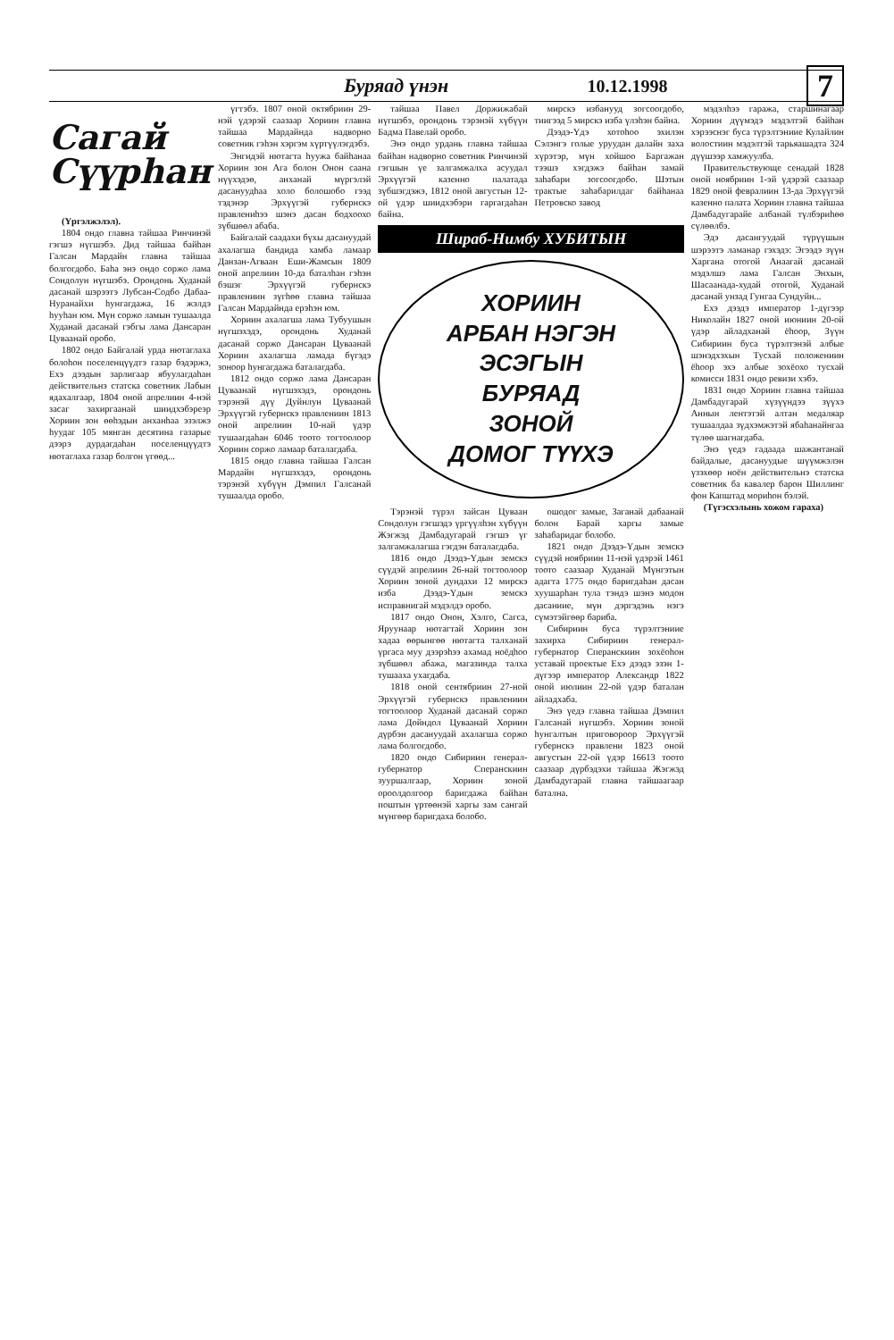Буряад үнэн 10.12.1998 7
Сагай
Сүүрһан
(Үргэлжэлэл).
1804 ондо главна тайшаа Ринчинэй гэгшэ нүгшэбэ. Дид тайшаа байһан Галсан Мардайн главна тайшаа болгогдобо. Баһа энэ ондо соржо лама Сондолун нүгшэбэ. Орондонь Худанай дасанай шэрээтэ Лубсан-Содбо Дабаа-Нуранайхи һунгагдажа, 16 жэлдэ һууһан юм. Мүн соржо ламын тушаалда Худанай дасанай гэбгы лама Дансаран Цуваанай оробо.
1802 ондо Байгалай урда нютаглаха болоһон поселенцүүдтэ газар бэдэржэ, Ехэ дээдын зарлигаар ябуулагдаһан действительнэ статска советник Лабын ядахалгаар, 1804 оной апрелиин 4-нэй засаг захиргаанай шиидхэбэреэр Хориин зон өөһэдын анханһаа эзэлжэ һуудаг 105 мянган десятина газарые дээрэ дурдагдаһан поселенцүүдтэ нютаглаха газар болгон үгөөд...
үгтэбэ. 1807 оной октябриин 29-нэй үдэрэй саазаар Хориин главна тайшаа Мардайнда надворно советник гэһэн хэргэм хүртүүлэгдэбэ.
Энгидэй нютагта һуужа байһанаа Хориин зон Ага болон Онон саана нүүхэдэө, анханай мүргэлэй дасануудһаа холо болошобо гээд тэдэнэр Эрхүүгэй губернскэ правлениһээ шэнэ дасан бодхоохо зүбшөөл абаба.
Байгалай саадахи бүхы дасануудай ахалагша бандида хамба ламаар Данзан-Агваан Еши-Жамсын 1809 оной апрелиин 10-да баталһан гэһэн бэшэг Эрхүүгэй губернскэ правлениин зүгһөө главна тайшаа Галсан Мардайнда ерэһэн юм.
Хориин ахалагша лама Тубуушын нүгшэхэдэ, орондонь Худанай дасанай соржо Дансаран Цуваанай Хориин ахалагша ламада бүгэдэ зоноор һунгагдажа баталагдаба.
1812 ондо соржо лама Дансаран Цуваанай нүгшэхэдэ, орондонь тэрэнэй дүү Дуйнлун Цуваанай Эрхүүгэй губернскэ правлениин 1813 оной апрелиин 10-най үдэр тушаагдаһан 6046 тоото тогтоолоор Хориин соржо ламаар баталагдаба.
1815 ондо главна тайшаа Галсан Мардайн нүгшэхэдэ, орондонь тэрэнэй хүбүүн Дэмпил Галсанай тушаалда оробо.
тайшаа Павел Доржижабай нүгшэбэ, орондонь тэрэнэй хүбүүн Бадма Павелай оробо.
Энэ ондо урдань главна тайшаа байһан надворно советник Ринчинэй гэгшын үе залгамжалха асуудал Эрхүүгэй казенно палатада зүбшэгдэжэ, 1812 оной августын 12-ой үдэр шиидхэбэри гаргагдаһан байна.
мирскэ избанууд зогсоогдобо, тиигээд 5 мирскэ изба үлэһэн байна.
Дээдэ-Үдэ хотоһоо эхилэн Сэлэнгэ голые уруудан далайн заха хүрэтэр, мүн хойшоо Баргажан тээшэ хэгдэжэ байһан замай заһабари зогсоогдобо. Шэтын трактые заһабарилдаг байһанаа Петровско завод
Шираб-Нимбу ХУБИТЫН
ХОРИИН
АРБАН НЭГЭН
ЭСЭГЫН
БУРЯАД
ЗОНОЙ
ДОМОГ ТҮҮХЭ
Тэрэнэй түрэл зайсан Цуваан Сондолун гэгшэдэ үргүүлһэн хүбүүн Жэгжэд Дамбадугарай гэгшэ үг залгамжалагша гэгдэн баталагдаба.
1816 ондо Дээдэ-Үдын земскэ сүүдэй апрелиин 26-най тогтоолоор Хориин зоной дундахи 12 мирскэ изба Дээдэ-Үдын земскэ исправнигай мэдэлдэ оробо.
1817 ондо Онон, Хэлго, Сагса, Яруунаар нютагтай Хориин зон хадаа өөрынгөө нютагта талханай үргаса муу дээрэһээ ахамад ноёдһоо зүбшөөл абажа, магазинда талха тушааха ухагдаба.
1818 оной сентябриин 27-ной Эрхүүгэй губернскэ правлениин тогтоолоор Худанай дасанай соржо лама Дойндол Цуваанай Хориин дүрбэн дасануудай ахалагша соржо лама болгогдобо.
1820 ондо Сибириин генерал-губернатор Сперанскиин зууршалгаар, Хориин зоной ороолдолгоор баригдажа байһан поштын үртөөнэй харгы зам сангай мүнгөөр баригдаха болобо.
ошодог замые, Заганай дабаанай болон Барай харгы замые заһабаридаг болобо.
1821 ондо Дээдэ-Үдын земскэ сүүдэй ноябриин 11-нэй үдэрэй 1461 тоото саазаар Худанай Мүнгэтын адагта 1775 ондо баригдаһан дасан хуушарһан тула тэндэ шэнэ модон дасаниие, мүн дэргэдэнь нэгэ сүмэтэйгөөр бариба.
Сибириин буса түрэлтэниие захирха Сибириин генерал-губернатор Сперанскиин зохёоһон уставай проектые Ехэ дээдэ эзэн 1-дүгээр император Александр 1822 оной июлиин 22-ой үдэр баталан айладхаба.
Энэ үедэ главна тайшаа Дэмпил Галсанай нүгшэбэ. Хориин зоной һунгалтын приговороор Эрхүүгэй губернскэ правлени 1823 оной августын 22-ой үдэр 16613 тоото саазаар дүрбэдэхи тайшаа Жэгжэд Дамбадугарай главна тайшаагаар батална.
мэдэлһээ гаража, старшинагаар Хориин дүүмэдэ мэдэлтэй байһан хэрээснэг буса түрэлтэниие Кулайлин волостиин мэдэлтэй тарьяашадта 324 дүүшээр хамжуулба.
Правительствующе сенадай 1828 оной ноябриин 1-эй үдэрэй саазаар 1829 оной февралиин 13-да Эрхүүгэй казенно палата Хориин главна тайшаа Дамбадугарайе албанай түлбэриһөө сүлөөлбэ.
Эдэ дасангуудай түрүүшын шэрээтэ ламанар гэхэдэ: Эгээдэ зүүн Харгана отогой Анаагай дасанай мэдэлшэ лама Галсан Энхын, Шасаанада-худай отогой, Худанай дасанай унзад Гунгаа Сундуйн...
Ехэ дээдэ император 1-дүгээр Николайн 1827 оной июниин 20-ой үдэр айладханай ёһоор, Зүүн Сибириин буса түрэлтэнэй албые шэнэдхэхын Тусхай положениин ёһоор эхэ албые зохёохо тусхай комисси 1831 ондо ревизи хэбэ.
1831 ондо Хориин главна тайшаа Дамбадугарай хүзүүндээ зүүхэ Аннын лентэтэй алтан медаляар тушаалдаа зүдхэмжэтэй ябаһанайнгаа түлөө шагнагдаба.
Энэ үедэ гадаада шажантанай байдалые, дасануудые шүүмжэлэн үзэхөөр ноён действительнэ статска советник ба кавалер барон Шиллинг фон Капштад мориһон бэлэй.
(Түгэсхэлынь хожом гараха)